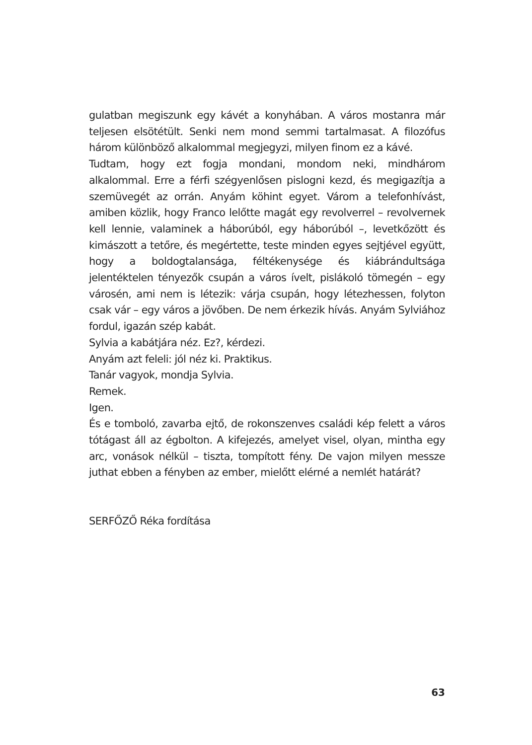gulatban megiszunk egy kávét a konyhában. A város mostanra már teljesen elsötétült. Senki nem mond semmi tartalmasat. A filozófus három különböző alkalommal megjegyzi, milyen finom ez a kávé.
Tudtam, hogy ezt fogja mondani, mondom neki, mindhárom alkalommal. Erre a férfi szégyenlősen pislogni kezd, és megigazítja a szemüvegét az orrán. Anyám köhint egyet. Várom a telefonhívást, amiben közlik, hogy Franco lelőtte magát egy revolverrel – revolvernek kell lennie, valaminek a háborúból, egy háborúból –, levetkőzött és kimászott a tetőre, és megértette, teste minden egyes sejtjével együtt, hogy a boldogtalansága, féltékenysége és kiábrándultsága jelentéktelen tényezők csupán a város ívelt, pislákoló tömegén – egy városén, ami nem is létezik: várja csupán, hogy létezhessen, folyton csak vár – egy város a jövőben. De nem érkezik hívás. Anyám Sylviához fordul, igazán szép kabát.
Sylvia a kabátjára néz. Ez?, kérdezi.
Anyám azt feleli: jól néz ki. Praktikus.
Tanár vagyok, mondja Sylvia.
Remek.
Igen.
És e tomboló, zavarba ejtő, de rokonszenves családi kép felett a város tótágast áll az égbolton. A kifejezés, amelyet visel, olyan, mintha egy arc, vonások nélkül – tiszta, tompított fény. De vajon milyen messze juthat ebben a fényben az ember, mielőtt elérné a nemlét határát?
SERFŐZŐ Réka fordítása
63